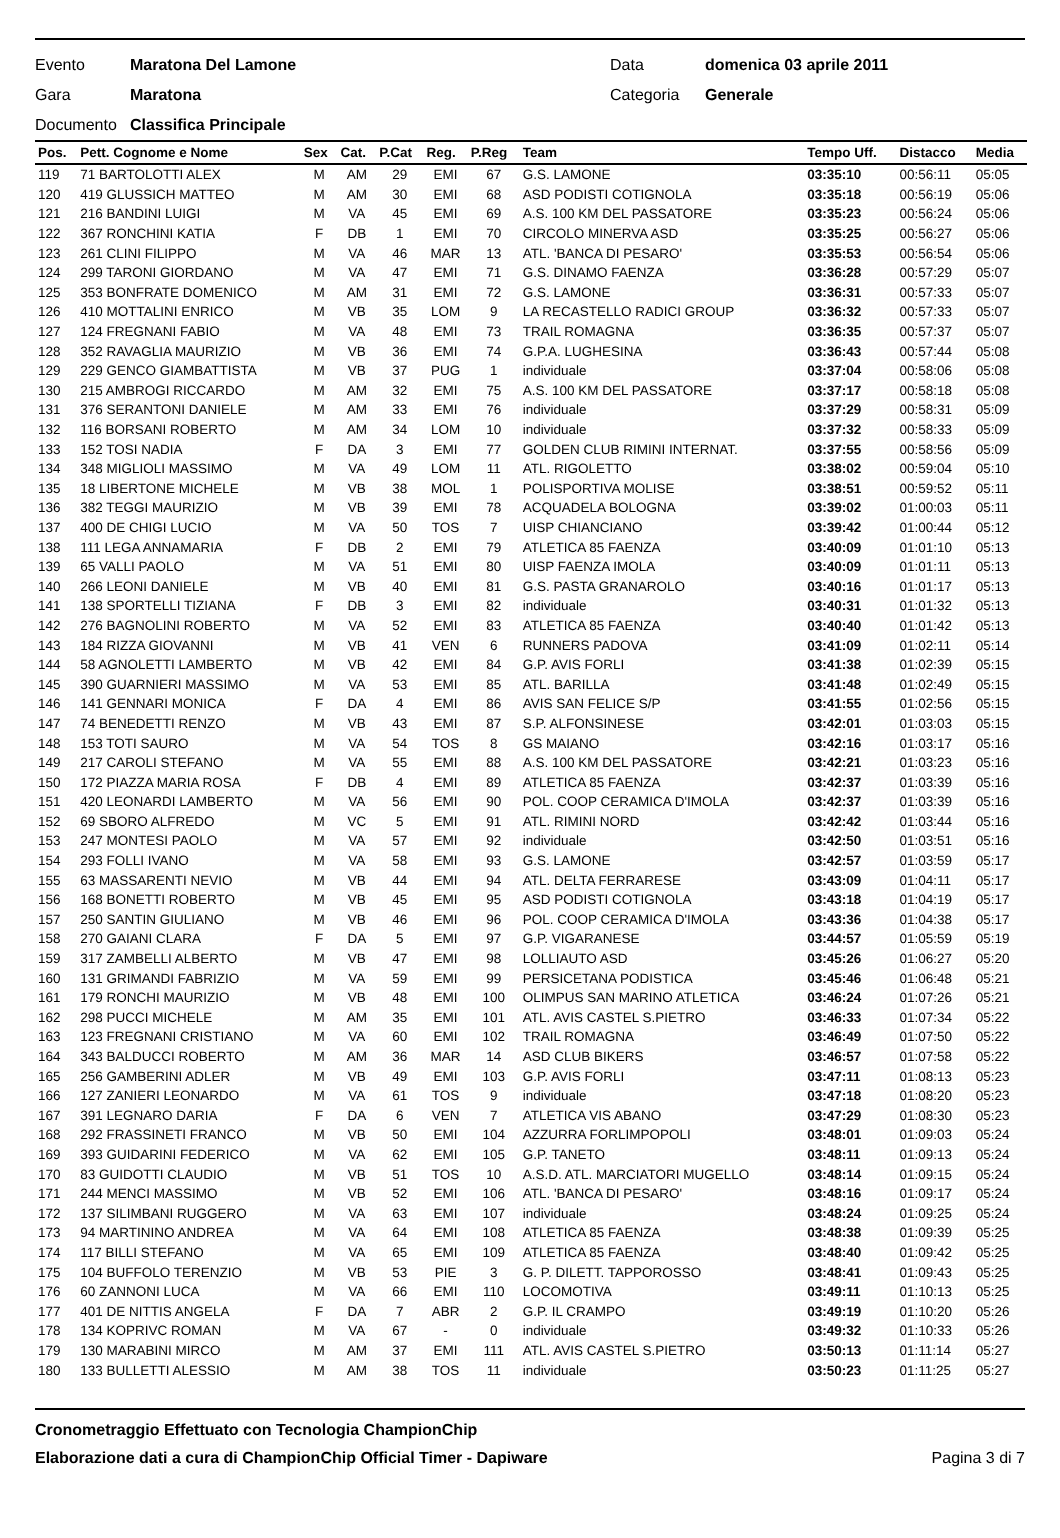Evento Maratona Del Lamone Data domenica 03 aprile 2011
Gara Maratona Categoria Generale
Documento Classifica Principale
| Pos. | Pett. Cognome e Nome | Sex | Cat. | P.Cat | Reg. | P.Reg | Team | Tempo Uff. | Distacco | Media |
| --- | --- | --- | --- | --- | --- | --- | --- | --- | --- | --- |
| 119 | 71 BARTOLOTTI ALEX | M | AM | 29 | EMI | 67 | G.S. LAMONE | 03:35:10 | 00:56:11 | 05:05 |
| 120 | 419 GLUSSICH MATTEO | M | AM | 30 | EMI | 68 | ASD PODISTI COTIGNOLA | 03:35:18 | 00:56:19 | 05:06 |
| 121 | 216 BANDINI LUIGI | M | VA | 45 | EMI | 69 | A.S. 100 KM DEL PASSATORE | 03:35:23 | 00:56:24 | 05:06 |
| 122 | 367 RONCHINI KATIA | F | DB | 1 | EMI | 70 | CIRCOLO MINERVA ASD | 03:35:25 | 00:56:27 | 05:06 |
| 123 | 261 CLINI FILIPPO | M | VA | 46 | MAR | 13 | ATL. 'BANCA DI PESARO' | 03:35:53 | 00:56:54 | 05:06 |
| 124 | 299 TARONI GIORDANO | M | VA | 47 | EMI | 71 | G.S. DINAMO FAENZA | 03:36:28 | 00:57:29 | 05:07 |
| 125 | 353 BONFRATE DOMENICO | M | AM | 31 | EMI | 72 | G.S. LAMONE | 03:36:31 | 00:57:33 | 05:07 |
| 126 | 410 MOTTALINI ENRICO | M | VB | 35 | LOM | 9 | LA RECASTELLO RADICI GROUP | 03:36:32 | 00:57:33 | 05:07 |
| 127 | 124 FREGNANI FABIO | M | VA | 48 | EMI | 73 | TRAIL ROMAGNA | 03:36:35 | 00:57:37 | 05:07 |
| 128 | 352 RAVAGLIA MAURIZIO | M | VB | 36 | EMI | 74 | G.P.A. LUGHESINA | 03:36:43 | 00:57:44 | 05:08 |
| 129 | 229 GENCO GIAMBATTISTA | M | VB | 37 | PUG | 1 | individuale | 03:37:04 | 00:58:06 | 05:08 |
| 130 | 215 AMBROGI RICCARDO | M | AM | 32 | EMI | 75 | A.S. 100 KM DEL PASSATORE | 03:37:17 | 00:58:18 | 05:08 |
| 131 | 376 SERANTONI DANIELE | M | AM | 33 | EMI | 76 | individuale | 03:37:29 | 00:58:31 | 05:09 |
| 132 | 116 BORSANI ROBERTO | M | AM | 34 | LOM | 10 | individuale | 03:37:32 | 00:58:33 | 05:09 |
| 133 | 152 TOSI NADIA | F | DA | 3 | EMI | 77 | GOLDEN CLUB RIMINI INTERNAT. | 03:37:55 | 00:58:56 | 05:09 |
| 134 | 348 MIGLIOLI MASSIMO | M | VA | 49 | LOM | 11 | ATL. RIGOLETTO | 03:38:02 | 00:59:04 | 05:10 |
| 135 | 18 LIBERTONE MICHELE | M | VB | 38 | MOL | 1 | POLISPORTIVA MOLISE | 03:38:51 | 00:59:52 | 05:11 |
| 136 | 382 TEGGI MAURIZIO | M | VB | 39 | EMI | 78 | ACQUADELA BOLOGNA | 03:39:02 | 01:00:03 | 05:11 |
| 137 | 400 DE CHIGI LUCIO | M | VA | 50 | TOS | 7 | UISP CHIANCIANO | 03:39:42 | 01:00:44 | 05:12 |
| 138 | 111 LEGA ANNAMARIA | F | DB | 2 | EMI | 79 | ATLETICA 85 FAENZA | 03:40:09 | 01:01:10 | 05:13 |
| 139 | 65 VALLI PAOLO | M | VA | 51 | EMI | 80 | UISP FAENZA IMOLA | 03:40:09 | 01:01:11 | 05:13 |
| 140 | 266 LEONI DANIELE | M | VB | 40 | EMI | 81 | G.S. PASTA GRANAROLO | 03:40:16 | 01:01:17 | 05:13 |
| 141 | 138 SPORTELLI TIZIANA | F | DB | 3 | EMI | 82 | individuale | 03:40:31 | 01:01:32 | 05:13 |
| 142 | 276 BAGNOLINI ROBERTO | M | VA | 52 | EMI | 83 | ATLETICA 85 FAENZA | 03:40:40 | 01:01:42 | 05:13 |
| 143 | 184 RIZZA GIOVANNI | M | VB | 41 | VEN | 6 | RUNNERS PADOVA | 03:41:09 | 01:02:11 | 05:14 |
| 144 | 58 AGNOLETTI LAMBERTO | M | VB | 42 | EMI | 84 | G.P. AVIS FORLI | 03:41:38 | 01:02:39 | 05:15 |
| 145 | 390 GUARNIERI MASSIMO | M | VA | 53 | EMI | 85 | ATL. BARILLA | 03:41:48 | 01:02:49 | 05:15 |
| 146 | 141 GENNARI MONICA | F | DA | 4 | EMI | 86 | AVIS SAN FELICE S/P | 03:41:55 | 01:02:56 | 05:15 |
| 147 | 74 BENEDETTI RENZO | M | VB | 43 | EMI | 87 | S.P. ALFONSINESE | 03:42:01 | 01:03:03 | 05:15 |
| 148 | 153 TOTI SAURO | M | VA | 54 | TOS | 8 | GS MAIANO | 03:42:16 | 01:03:17 | 05:16 |
| 149 | 217 CAROLI STEFANO | M | VA | 55 | EMI | 88 | A.S. 100 KM DEL PASSATORE | 03:42:21 | 01:03:23 | 05:16 |
| 150 | 172 PIAZZA MARIA ROSA | F | DB | 4 | EMI | 89 | ATLETICA 85 FAENZA | 03:42:37 | 01:03:39 | 05:16 |
| 151 | 420 LEONARDI LAMBERTO | M | VA | 56 | EMI | 90 | POL. COOP CERAMICA D'IMOLA | 03:42:37 | 01:03:39 | 05:16 |
| 152 | 69 SBORO ALFREDO | M | VC | 5 | EMI | 91 | ATL. RIMINI NORD | 03:42:42 | 01:03:44 | 05:16 |
| 153 | 247 MONTESI PAOLO | M | VA | 57 | EMI | 92 | individuale | 03:42:50 | 01:03:51 | 05:16 |
| 154 | 293 FOLLI IVANO | M | VA | 58 | EMI | 93 | G.S. LAMONE | 03:42:57 | 01:03:59 | 05:17 |
| 155 | 63 MASSARENTI NEVIO | M | VB | 44 | EMI | 94 | ATL. DELTA FERRARESE | 03:43:09 | 01:04:11 | 05:17 |
| 156 | 168 BONETTI ROBERTO | M | VB | 45 | EMI | 95 | ASD PODISTI COTIGNOLA | 03:43:18 | 01:04:19 | 05:17 |
| 157 | 250 SANTIN GIULIANO | M | VB | 46 | EMI | 96 | POL. COOP CERAMICA D'IMOLA | 03:43:36 | 01:04:38 | 05:17 |
| 158 | 270 GAIANI CLARA | F | DA | 5 | EMI | 97 | G.P. VIGARANESE | 03:44:57 | 01:05:59 | 05:19 |
| 159 | 317 ZAMBELLI ALBERTO | M | VB | 47 | EMI | 98 | LOLLIAUTO ASD | 03:45:26 | 01:06:27 | 05:20 |
| 160 | 131 GRIMANDI FABRIZIO | M | VA | 59 | EMI | 99 | PERSICETANA PODISTICA | 03:45:46 | 01:06:48 | 05:21 |
| 161 | 179 RONCHI MAURIZIO | M | VB | 48 | EMI | 100 | OLIMPUS SAN MARINO ATLETICA | 03:46:24 | 01:07:26 | 05:21 |
| 162 | 298 PUCCI MICHELE | M | AM | 35 | EMI | 101 | ATL. AVIS CASTEL S.PIETRO | 03:46:33 | 01:07:34 | 05:22 |
| 163 | 123 FREGNANI CRISTIANO | M | VA | 60 | EMI | 102 | TRAIL ROMAGNA | 03:46:49 | 01:07:50 | 05:22 |
| 164 | 343 BALDUCCI ROBERTO | M | AM | 36 | MAR | 14 | ASD CLUB BIKERS | 03:46:57 | 01:07:58 | 05:22 |
| 165 | 256 GAMBERINI ADLER | M | VB | 49 | EMI | 103 | G.P. AVIS FORLI | 03:47:11 | 01:08:13 | 05:23 |
| 166 | 127 ZANIERI LEONARDO | M | VA | 61 | TOS | 9 | individuale | 03:47:18 | 01:08:20 | 05:23 |
| 167 | 391 LEGNARO DARIA | F | DA | 6 | VEN | 7 | ATLETICA VIS ABANO | 03:47:29 | 01:08:30 | 05:23 |
| 168 | 292 FRASSINETI FRANCO | M | VB | 50 | EMI | 104 | AZZURRA FORLIMPOPOLI | 03:48:01 | 01:09:03 | 05:24 |
| 169 | 393 GUIDARINI FEDERICO | M | VA | 62 | EMI | 105 | G.P. TANETO | 03:48:11 | 01:09:13 | 05:24 |
| 170 | 83 GUIDOTTI CLAUDIO | M | VB | 51 | TOS | 10 | A.S.D. ATL. MARCIATORI MUGELLO | 03:48:14 | 01:09:15 | 05:24 |
| 171 | 244 MENCI MASSIMO | M | VB | 52 | EMI | 106 | ATL. 'BANCA DI PESARO' | 03:48:16 | 01:09:17 | 05:24 |
| 172 | 137 SILIMBANI RUGGERO | M | VA | 63 | EMI | 107 | individuale | 03:48:24 | 01:09:25 | 05:24 |
| 173 | 94 MARTININO ANDREA | M | VA | 64 | EMI | 108 | ATLETICA 85 FAENZA | 03:48:38 | 01:09:39 | 05:25 |
| 174 | 117 BILLI STEFANO | M | VA | 65 | EMI | 109 | ATLETICA 85 FAENZA | 03:48:40 | 01:09:42 | 05:25 |
| 175 | 104 BUFFOLO TERENZIO | M | VB | 53 | PIE | 3 | G. P. DILETT. TAPPOROSSO | 03:48:41 | 01:09:43 | 05:25 |
| 176 | 60 ZANNONI LUCA | M | VA | 66 | EMI | 110 | LOCOMOTIVA | 03:49:11 | 01:10:13 | 05:25 |
| 177 | 401 DE NITTIS ANGELA | F | DA | 7 | ABR | 2 | G.P. IL CRAMPO | 03:49:19 | 01:10:20 | 05:26 |
| 178 | 134 KOPRIVC ROMAN | M | VA | 67 | - | 0 | individuale | 03:49:32 | 01:10:33 | 05:26 |
| 179 | 130 MARABINI MIRCO | M | AM | 37 | EMI | 111 | ATL. AVIS CASTEL S.PIETRO | 03:50:13 | 01:11:14 | 05:27 |
| 180 | 133 BULLETTI ALESSIO | M | AM | 38 | TOS | 11 | individuale | 03:50:23 | 01:11:25 | 05:27 |
Cronometraggio Effettuato con Tecnologia ChampionChip
Elaborazione dati a cura di ChampionChip Official Timer - Dapiware Pagina 3 di 7